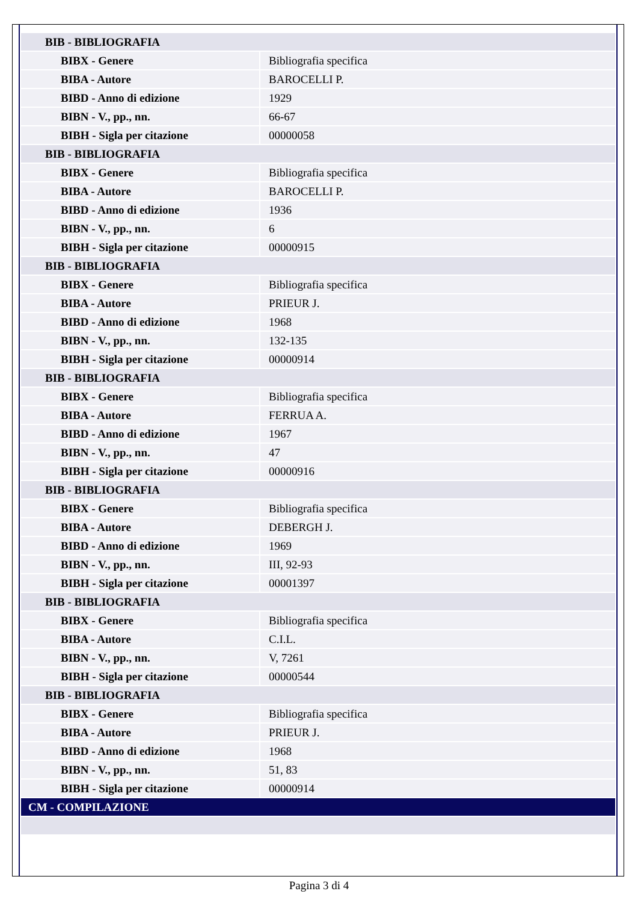| BIB - BIBLIOGRAFIA | |
| BIBX - Genere | Bibliografia specifica |
| BIBA - Autore | BAROCELLI P. |
| BIBD - Anno di edizione | 1929 |
| BIBN - V., pp., nn. | 66-67 |
| BIBH - Sigla per citazione | 00000058 |
| BIB - BIBLIOGRAFIA | |
| BIBX - Genere | Bibliografia specifica |
| BIBA - Autore | BAROCELLI P. |
| BIBD - Anno di edizione | 1936 |
| BIBN - V., pp., nn. | 6 |
| BIBH - Sigla per citazione | 00000915 |
| BIB - BIBLIOGRAFIA | |
| BIBX - Genere | Bibliografia specifica |
| BIBA - Autore | PRIEUR J. |
| BIBD - Anno di edizione | 1968 |
| BIBN - V., pp., nn. | 132-135 |
| BIBH - Sigla per citazione | 00000914 |
| BIB - BIBLIOGRAFIA | |
| BIBX - Genere | Bibliografia specifica |
| BIBA - Autore | FERRUA A. |
| BIBD - Anno di edizione | 1967 |
| BIBN - V., pp., nn. | 47 |
| BIBH - Sigla per citazione | 00000916 |
| BIB - BIBLIOGRAFIA | |
| BIBX - Genere | Bibliografia specifica |
| BIBA - Autore | DEBERGH J. |
| BIBD - Anno di edizione | 1969 |
| BIBN - V., pp., nn. | III, 92-93 |
| BIBH - Sigla per citazione | 00001397 |
| BIB - BIBLIOGRAFIA | |
| BIBX - Genere | Bibliografia specifica |
| BIBA - Autore | C.I.L. |
| BIBN - V., pp., nn. | V, 7261 |
| BIBH - Sigla per citazione | 00000544 |
| BIB - BIBLIOGRAFIA | |
| BIBX - Genere | Bibliografia specifica |
| BIBA - Autore | PRIEUR J. |
| BIBD - Anno di edizione | 1968 |
| BIBN - V., pp., nn. | 51, 83 |
| BIBH - Sigla per citazione | 00000914 |
| CM - COMPILAZIONE | |
Pagina 3 di 4